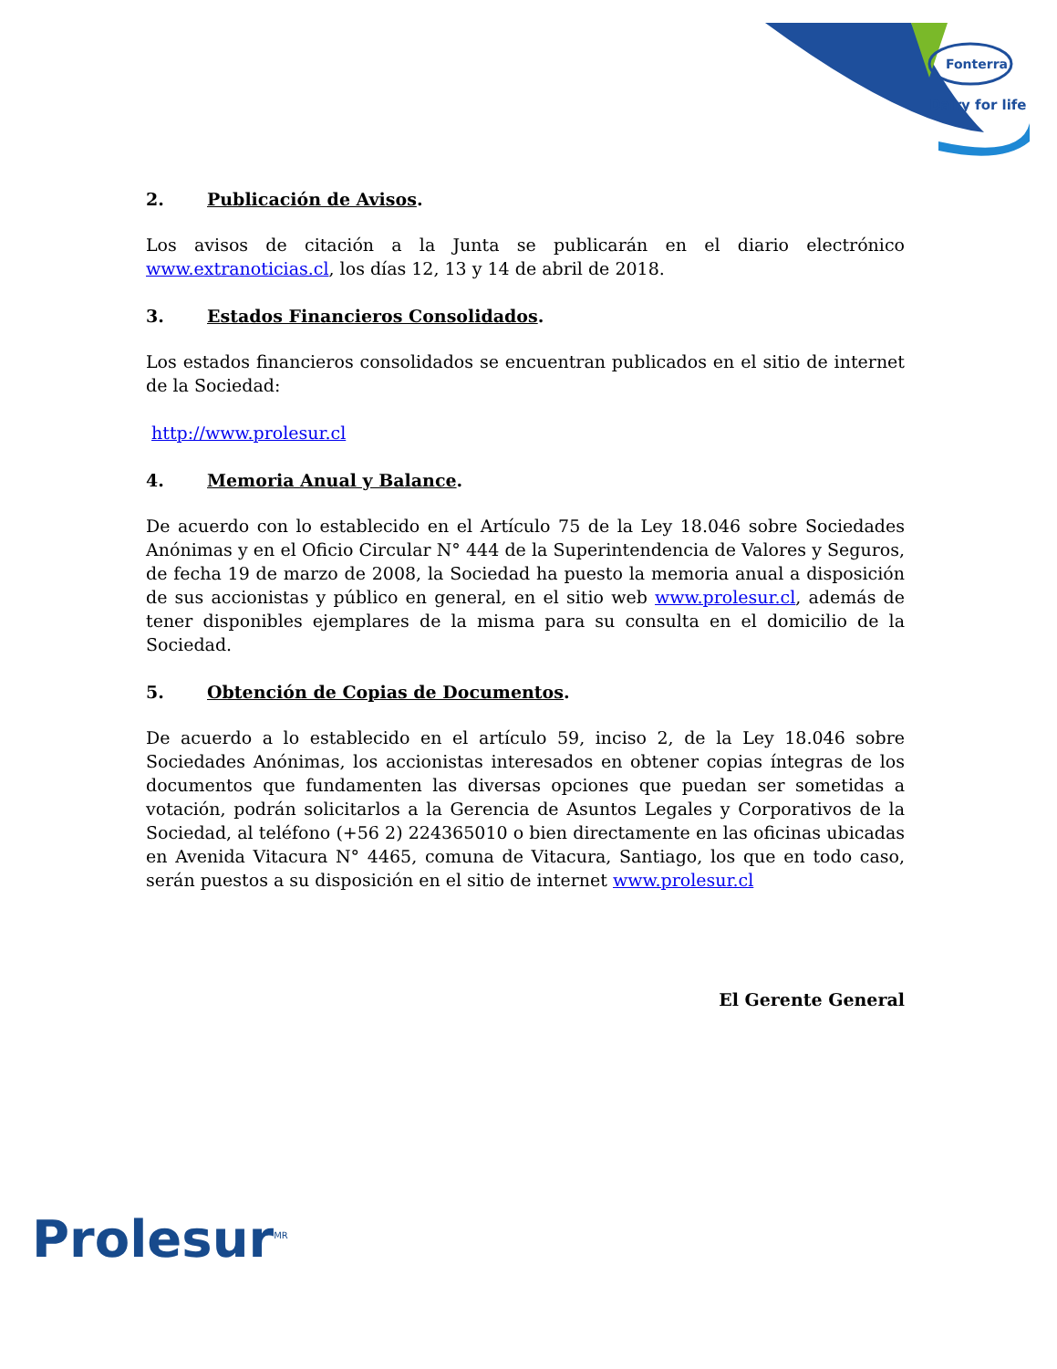Fonterra
Dairy for life
2. Publicación de Avisos.
Los avisos de citación a la Junta se publicarán en el diario electrónico www.extranoticias.cl, los días 12, 13 y 14 de abril de 2018.
3. Estados Financieros Consolidados.
Los estados financieros consolidados se encuentran publicados en el sitio de internet de la Sociedad:
http://www.prolesur.cl
4. Memoria Anual y Balance.
De acuerdo con lo establecido en el Artículo 75 de la Ley 18.046 sobre Sociedades Anónimas y en el Oficio Circular N° 444 de la Superintendencia de Valores y Seguros, de fecha 19 de marzo de 2008, la Sociedad ha puesto la memoria anual a disposición de sus accionistas y público en general, en el sitio web www.prolesur.cl, además de tener disponibles ejemplares de la misma para su consulta en el domicilio de la Sociedad.
5. Obtención de Copias de Documentos.
De acuerdo a lo establecido en el artículo 59, inciso 2, de la Ley 18.046 sobre Sociedades Anónimas, los accionistas interesados en obtener copias íntegras de los documentos que fundamenten las diversas opciones que puedan ser sometidas a votación, podrán solicitarlos a la Gerencia de Asuntos Legales y Corporativos de la Sociedad, al teléfono (+56 2) 224365010 o bien directamente en las oficinas ubicadas en Avenida Vitacura N° 4465, comuna de Vitacura, Santiago, los que en todo caso, serán puestos a su disposición en el sitio de internet www.prolesur.cl
El Gerente General
Prolesur<sup>MR</sup>